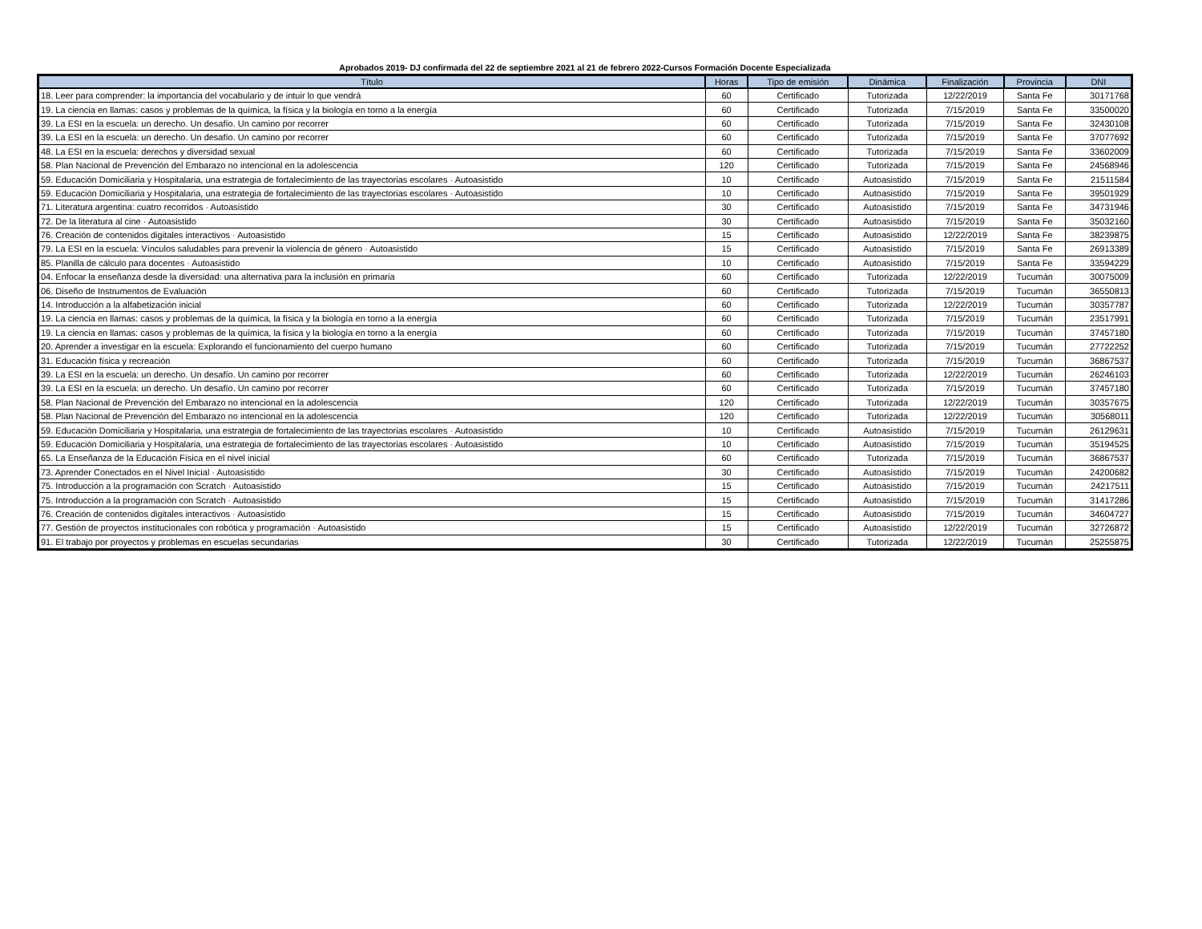Aprobados 2019- DJ confirmada del 22 de septiembre 2021 al 21 de febrero 2022-Cursos Formación Docente Especializada
| Título | Horas | Tipo de emisión | Dinámica | Finalización | Provincia | DNI |
| --- | --- | --- | --- | --- | --- | --- |
| 18. Leer para comprender: la importancia del vocabulario y de intuir lo que vendrá | 60 | Certificado | Tutorizada | 12/22/2019 | Santa Fe | 30171768 |
| 19. La ciencia en llamas: casos y problemas de la química, la física y la biología en torno a la energía | 60 | Certificado | Tutorizada | 7/15/2019 | Santa Fe | 33500020 |
| 39. La ESI en la escuela: un derecho. Un desafío. Un camino por recorrer | 60 | Certificado | Tutorizada | 7/15/2019 | Santa Fe | 32430108 |
| 39. La ESI en la escuela: un derecho. Un desafío. Un camino por recorrer | 60 | Certificado | Tutorizada | 7/15/2019 | Santa Fe | 37077692 |
| 48. La ESI en la escuela: derechos y diversidad sexual | 60 | Certificado | Tutorizada | 7/15/2019 | Santa Fe | 33602009 |
| 58. Plan Nacional de Prevención del Embarazo no intencional en la adolescencia | 120 | Certificado | Tutorizada | 7/15/2019 | Santa Fe | 24568946 |
| 59. Educación Domiciliaria y Hospitalaria, una estrategia de fortalecimiento de las trayectorias escolares · Autoasistido | 10 | Certificado | Autoasistido | 7/15/2019 | Santa Fe | 21511584 |
| 59. Educación Domiciliaria y Hospitalaria, una estrategia de fortalecimiento de las trayectorias escolares · Autoasistido | 10 | Certificado | Autoasistido | 7/15/2019 | Santa Fe | 39501929 |
| 71. Literatura argentina: cuatro recorridos · Autoasistido | 30 | Certificado | Autoasistido | 7/15/2019 | Santa Fe | 34731946 |
| 72. De la literatura al cine · Autoasistido | 30 | Certificado | Autoasistido | 7/15/2019 | Santa Fe | 35032160 |
| 76. Creación de contenidos digitales interactivos · Autoasistido | 15 | Certificado | Autoasistido | 12/22/2019 | Santa Fe | 38239875 |
| 79. La ESI en la escuela: Vínculos saludables para prevenir la violencia de género · Autoasistido | 15 | Certificado | Autoasistido | 7/15/2019 | Santa Fe | 26913389 |
| 85. Planilla de cálculo para docentes · Autoasistido | 10 | Certificado | Autoasistido | 7/15/2019 | Santa Fe | 33594229 |
| 04. Enfocar la enseñanza desde la diversidad: una alternativa para la inclusión en primaria | 60 | Certificado | Tutorizada | 12/22/2019 | Tucumán | 30075009 |
| 06. Diseño de Instrumentos de Evaluación | 60 | Certificado | Tutorizada | 7/15/2019 | Tucumán | 36550813 |
| 14. Introducción a la alfabetización inicial | 60 | Certificado | Tutorizada | 12/22/2019 | Tucumán | 30357787 |
| 19. La ciencia en llamas: casos y problemas de la química, la física y la biología en torno a la energía | 60 | Certificado | Tutorizada | 7/15/2019 | Tucumán | 23517991 |
| 19. La ciencia en llamas: casos y problemas de la química, la física y la biología en torno a la energía | 60 | Certificado | Tutorizada | 7/15/2019 | Tucumán | 37457180 |
| 20. Aprender a investigar en la escuela: Explorando el funcionamiento del cuerpo humano | 60 | Certificado | Tutorizada | 7/15/2019 | Tucumán | 27722252 |
| 31. Educación física y recreación | 60 | Certificado | Tutorizada | 7/15/2019 | Tucumán | 36867537 |
| 39. La ESI en la escuela: un derecho. Un desafío. Un camino por recorrer | 60 | Certificado | Tutorizada | 12/22/2019 | Tucumán | 26246103 |
| 39. La ESI en la escuela: un derecho. Un desafío. Un camino por recorrer | 60 | Certificado | Tutorizada | 7/15/2019 | Tucumán | 37457180 |
| 58. Plan Nacional de Prevención del Embarazo no intencional en la adolescencia | 120 | Certificado | Tutorizada | 12/22/2019 | Tucumán | 30357675 |
| 58. Plan Nacional de Prevención del Embarazo no intencional en la adolescencia | 120 | Certificado | Tutorizada | 12/22/2019 | Tucumán | 30568011 |
| 59. Educación Domiciliaria y Hospitalaria, una estrategia de fortalecimiento de las trayectorias escolares · Autoasistido | 10 | Certificado | Autoasistido | 7/15/2019 | Tucumán | 26129631 |
| 59. Educación Domiciliaria y Hospitalaria, una estrategia de fortalecimiento de las trayectorias escolares · Autoasistido | 10 | Certificado | Autoasistido | 7/15/2019 | Tucumán | 35194525 |
| 65. La Enseñanza de la Educación Física en el nivel inicial | 60 | Certificado | Tutorizada | 7/15/2019 | Tucumán | 36867537 |
| 73. Aprender Conectados en el Nivel Inicial · Autoasistido | 30 | Certificado | Autoasistido | 7/15/2019 | Tucumán | 24200682 |
| 75. Introducción a la programación con Scratch · Autoasistido | 15 | Certificado | Autoasistido | 7/15/2019 | Tucumán | 24217511 |
| 75. Introducción a la programación con Scratch · Autoasistido | 15 | Certificado | Autoasistido | 7/15/2019 | Tucumán | 31417286 |
| 76. Creación de contenidos digitales interactivos · Autoasistido | 15 | Certificado | Autoasistido | 7/15/2019 | Tucumán | 34604727 |
| 77. Gestión de proyectos institucionales con robótica y programación · Autoasistido | 15 | Certificado | Autoasistido | 12/22/2019 | Tucumán | 32726872 |
| 91. El trabajo por proyectos y problemas en escuelas secundarias | 30 | Certificado | Tutorizada | 12/22/2019 | Tucumán | 25255875 |